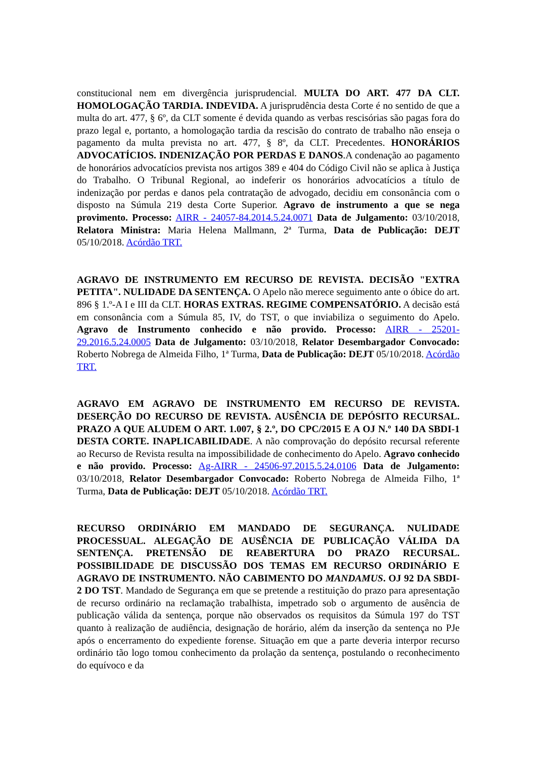constitucional nem em divergência jurisprudencial. MULTA DO ART. 477 DA CLT. HOMOLOGAÇÃO TARDIA. INDEVIDA. A jurisprudência desta Corte é no sentido de que a multa do art. 477, § 6º, da CLT somente é devida quando as verbas rescisórias são pagas fora do prazo legal e, portanto, a homologação tardia da rescisão do contrato de trabalho não enseja o pagamento da multa prevista no art. 477, § 8º, da CLT. Precedentes. HONORÁRIOS ADVOCATÍCIOS. INDENIZAÇÃO POR PERDAS E DANOS.A condenação ao pagamento de honorários advocatícios prevista nos artigos 389 e 404 do Código Civil não se aplica à Justiça do Trabalho. O Tribunal Regional, ao indeferir os honorários advocatícios a título de indenização por perdas e danos pela contratação de advogado, decidiu em consonância com o disposto na Súmula 219 desta Corte Superior. Agravo de instrumento a que se nega provimento. Processo: AIRR - 24057-84.2014.5.24.0071 Data de Julgamento: 03/10/2018, Relatora Ministra: Maria Helena Mallmann, 2ª Turma, Data de Publicação: DEJT 05/10/2018. Acórdão TRT.
AGRAVO DE INSTRUMENTO EM RECURSO DE REVISTA. DECISÃO "EXTRA PETITA". NULIDADE DA SENTENÇA. O Apelo não merece seguimento ante o óbice do art. 896 § 1.º-A I e III da CLT. HORAS EXTRAS. REGIME COMPENSATÓRIO. A decisão está em consonância com a Súmula 85, IV, do TST, o que inviabiliza o seguimento do Apelo. Agravo de Instrumento conhecido e não provido. Processo: AIRR - 25201-29.2016.5.24.0005 Data de Julgamento: 03/10/2018, Relator Desembargador Convocado: Roberto Nobrega de Almeida Filho, 1ª Turma, Data de Publicação: DEJT 05/10/2018. Acórdão TRT.
AGRAVO EM AGRAVO DE INSTRUMENTO EM RECURSO DE REVISTA. DESERÇÃO DO RECURSO DE REVISTA. AUSÊNCIA DE DEPÓSITO RECURSAL. PRAZO A QUE ALUDEM O ART. 1.007, § 2.º, DO CPC/2015 E A OJ N.º 140 DA SBDI-1 DESTA CORTE. INAPLICABILIDADE. A não comprovação do depósito recursal referente ao Recurso de Revista resulta na impossibilidade de conhecimento do Apelo. Agravo conhecido e não provido. Processo: Ag-AIRR - 24506-97.2015.5.24.0106 Data de Julgamento: 03/10/2018, Relator Desembargador Convocado: Roberto Nobrega de Almeida Filho, 1ª Turma, Data de Publicação: DEJT 05/10/2018. Acórdão TRT.
RECURSO ORDINÁRIO EM MANDADO DE SEGURANÇA. NULIDADE PROCESSUAL. ALEGAÇÃO DE AUSÊNCIA DE PUBLICAÇÃO VÁLIDA DA SENTENÇA. PRETENSÃO DE REABERTURA DO PRAZO RECURSAL. POSSIBILIDADE DE DISCUSSÃO DOS TEMAS EM RECURSO ORDINÁRIO E AGRAVO DE INSTRUMENTO. NÃO CABIMENTO DO MANDAMUS. OJ 92 DA SBDI-2 DO TST. Mandado de Segurança em que se pretende a restituição do prazo para apresentação de recurso ordinário na reclamação trabalhista, impetrado sob o argumento de ausência de publicação válida da sentença, porque não observados os requisitos da Súmula 197 do TST quanto à realização de audiência, designação de horário, além da inserção da sentença no PJe após o encerramento do expediente forense. Situação em que a parte deveria interpor recurso ordinário tão logo tomou conhecimento da prolação da sentença, postulando o reconhecimento do equívoco e da